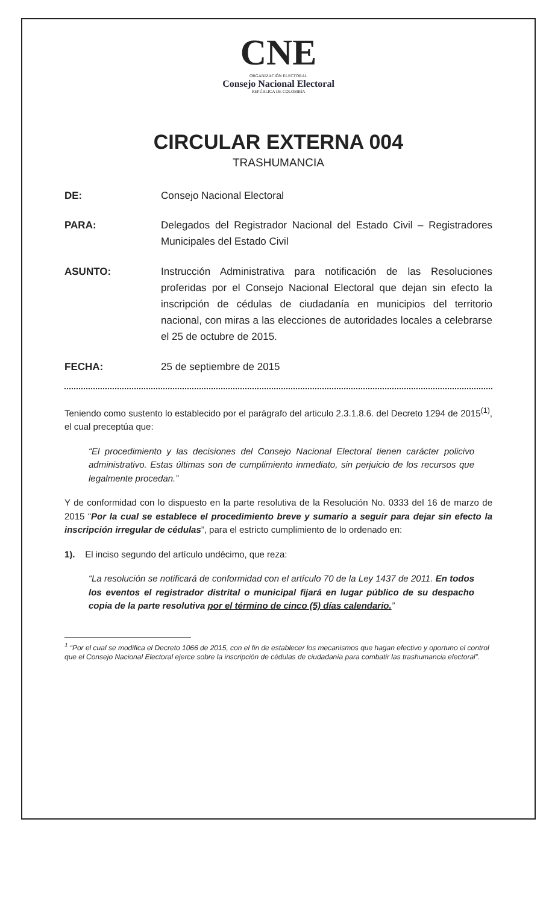CNE
ORGANIZACIÓN ELECTORAL
Consejo Nacional Electoral
REPÚBLICA DE COLOMBIA
CIRCULAR EXTERNA 004
TRASHUMANCIA
DE: Consejo Nacional Electoral
PARA: Delegados del Registrador Nacional del Estado Civil – Registradores Municipales del Estado Civil
ASUNTO: Instrucción Administrativa para notificación de las Resoluciones proferidas por el Consejo Nacional Electoral que dejan sin efecto la inscripción de cédulas de ciudadanía en municipios del territorio nacional, con miras a las elecciones de autoridades locales a celebrarse el 25 de octubre de 2015.
FECHA: 25 de septiembre de 2015
Teniendo como sustento lo establecido por el parágrafo del articulo 2.3.1.8.6. del Decreto 1294 de 2015<sup>(1)</sup>, el cual preceptúa que:
“El procedimiento y las decisiones del Consejo Nacional Electoral tienen carácter policivo administrativo. Estas últimas son de cumplimiento inmediato, sin perjuicio de los recursos que legalmente procedan.”
Y de conformidad con lo dispuesto en la parte resolutiva de la Resolución No. 0333 del 16 de marzo de 2015 “Por la cual se establece el procedimiento breve y sumario a seguir para dejar sin efecto la inscripción irregular de cédulas”, para el estricto cumplimiento de lo ordenado en:
1). El inciso segundo del artículo undécimo, que reza:
“La resolución se notificará de conformidad con el artículo 70 de la Ley 1437 de 2011. En todos los eventos el registrador distrital o municipal fijará en lugar público de su despacho copia de la parte resolutiva por el término de cinco (5) días calendario.”
<sup>1</sup> “Por el cual se modifica el Decreto 1066 de 2015, con el fin de establecer los mecanismos que hagan efectivo y oportuno el control que el Consejo Nacional Electoral ejerce sobre la inscripción de cédulas de ciudadanía para combatir las trashumancia electoral”.